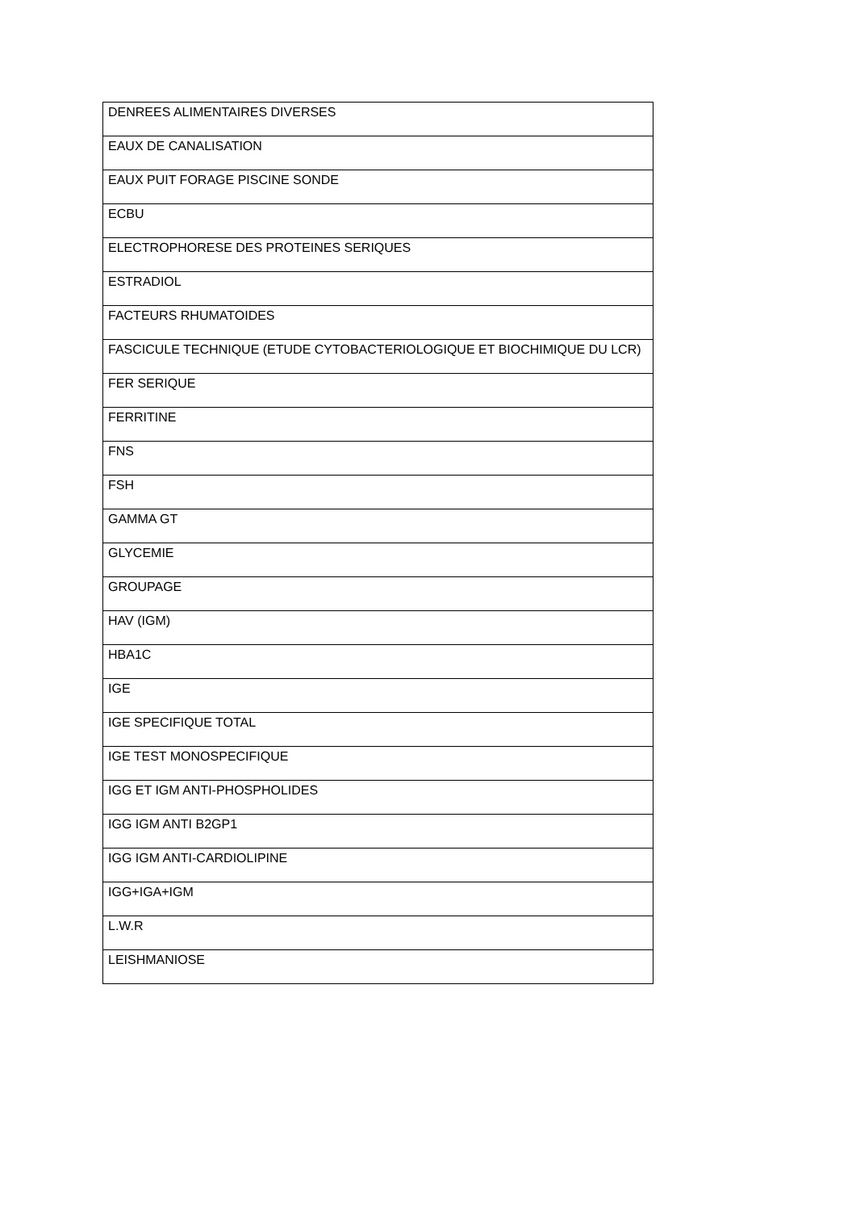| DENREES ALIMENTAIRES DIVERSES |
| EAUX DE CANALISATION |
| EAUX PUIT FORAGE PISCINE SONDE |
| ECBU |
| ELECTROPHORESE DES PROTEINES SERIQUES |
| ESTRADIOL |
| FACTEURS RHUMATOIDES |
| FASCICULE TECHNIQUE (ETUDE CYTOBACTERIOLOGIQUE ET BIOCHIMIQUE DU LCR) |
| FER SERIQUE |
| FERRITINE |
| FNS |
| FSH |
| GAMMA GT |
| GLYCEMIE |
| GROUPAGE |
| HAV (IGM) |
| HBA1C |
| IGE |
| IGE SPECIFIQUE TOTAL |
| IGE TEST MONOSPECIFIQUE |
| IGG ET IGM ANTI-PHOSPHOLIDES |
| IGG IGM ANTI B2GP1 |
| IGG IGM ANTI-CARDIOLIPINE |
| IGG+IGA+IGM |
| L.W.R |
| LEISHMANIOSE |